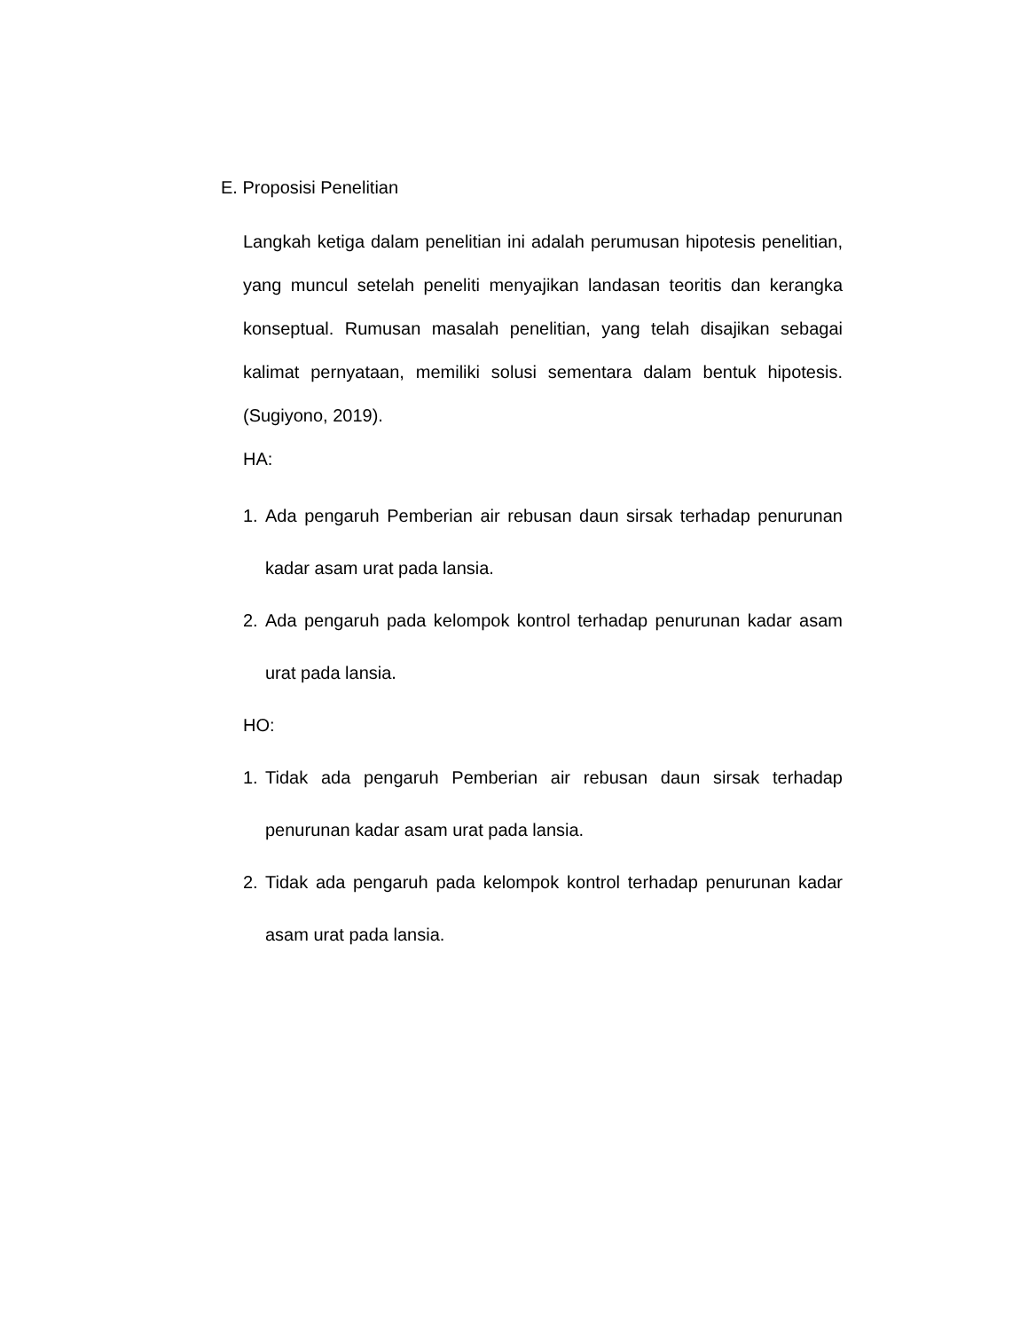E. Proposisi Penelitian
Langkah ketiga dalam penelitian ini adalah perumusan hipotesis penelitian, yang muncul setelah peneliti menyajikan landasan teoritis dan kerangka konseptual. Rumusan masalah penelitian, yang telah disajikan sebagai kalimat pernyataan, memiliki solusi sementara dalam bentuk hipotesis.(Sugiyono, 2019).
HA:
1. Ada pengaruh Pemberian air rebusan daun sirsak terhadap penurunan kadar asam urat pada lansia.
2. Ada pengaruh pada kelompok kontrol terhadap penurunan kadar asam urat pada lansia.
HO:
1. Tidak ada pengaruh Pemberian air rebusan daun sirsak terhadap penurunan kadar asam urat pada lansia.
2. Tidak ada pengaruh pada kelompok kontrol terhadap penurunan kadar asam urat pada lansia.